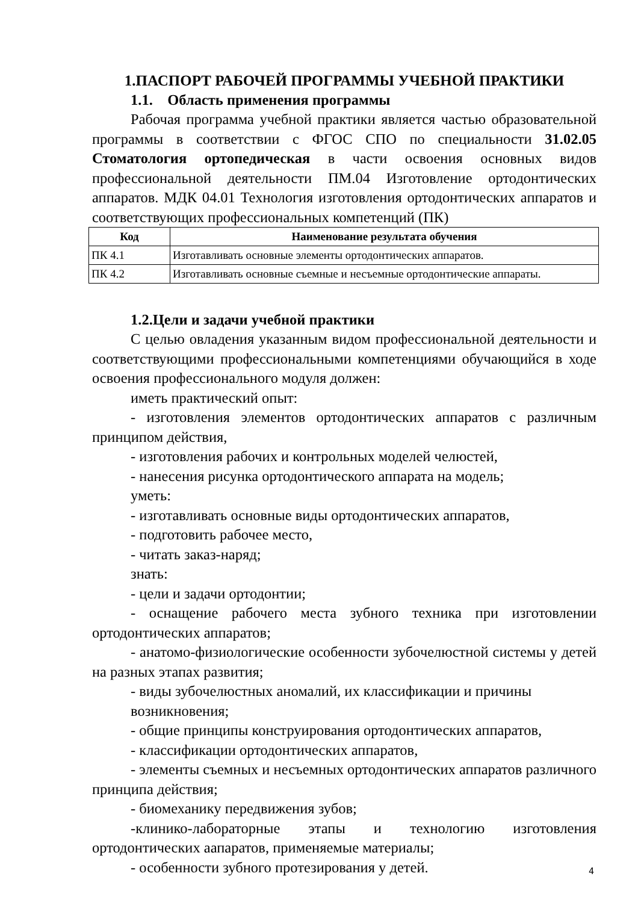1.ПАСПОРТ РАБОЧЕЙ ПРОГРАММЫ УЧЕБНОЙ ПРАКТИКИ
1.1. Область применения программы
Рабочая программа учебной практики является частью образовательной программы в соответствии с ФГОС СПО по специальности 31.02.05 Стоматология ортопедическая в части освоения основных видов профессиональной деятельности ПМ.04 Изготовление ортодонтических аппаратов. МДК 04.01 Технология изготовления ортодонтических аппаратов и соответствующих профессиональных компетенций (ПК)
| Код | Наименование результата обучения |
| --- | --- |
| ПК 4.1 | Изготавливать основные элементы ортодонтических аппаратов. |
| ПК 4.2 | Изготавливать основные съемные и несъемные ортодонтические аппараты. |
1.2.Цели и задачи учебной практики
С целью овладения указанным видом профессиональной деятельности и соответствующими профессиональными компетенциями обучающийся в ходе освоения профессионального модуля должен:
иметь практический опыт:
- изготовления элементов ортодонтических аппаратов с различным принципом действия,
- изготовления рабочих и контрольных моделей челюстей,
- нанесения рисунка ортодонтического аппарата на модель;
уметь:
- изготавливать основные виды ортодонтических аппаратов,
- подготовить рабочее место,
- читать заказ-наряд;
знать:
- цели и задачи ортодонтии;
- оснащение рабочего места зубного техника при изготовлении ортодонтических аппаратов;
- анатомо-физиологические особенности зубочелюстной системы у детей на разных этапах развития;
- виды зубочелюстных аномалий, их классификации и причины возникновения;
- общие принципы конструирования ортодонтических аппаратов,
- классификации ортодонтических аппаратов,
- элементы съемных и несъемных ортодонтических аппаратов различного принципа действия;
- биомеханику передвижения зубов;
-клинико-лабораторные этапы и технологию изготовления ортодонтических аапаратов, применяемые материалы;
- особенности зубного протезирования у детей.
4